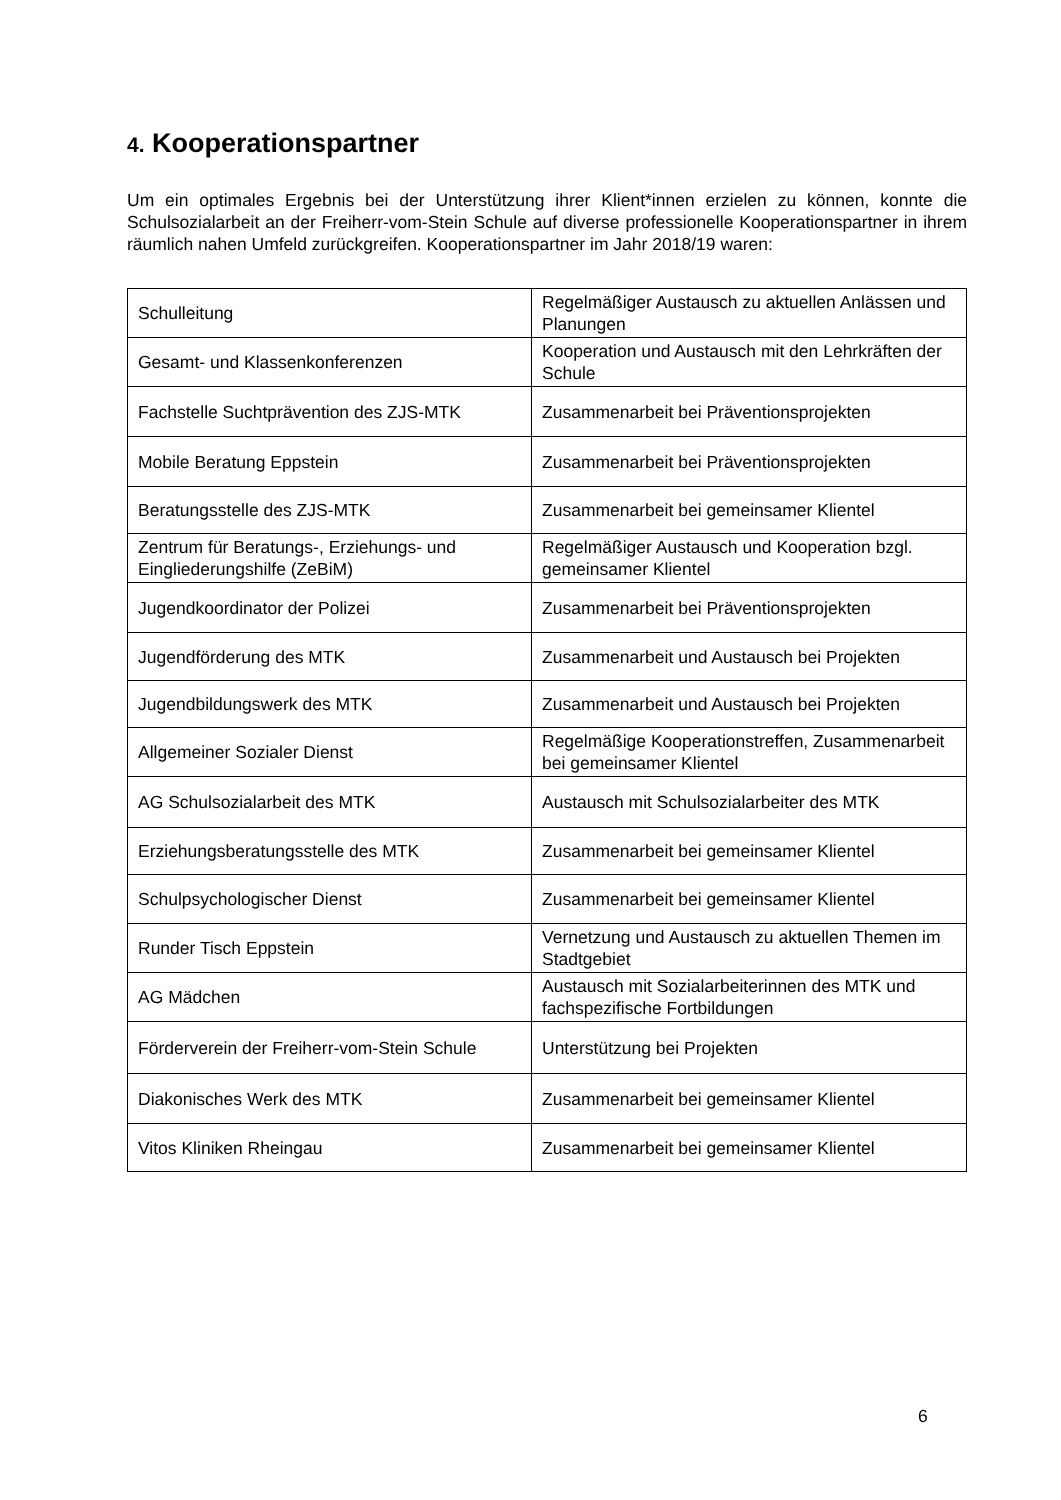4. Kooperationspartner
Um ein optimales Ergebnis bei der Unterstützung ihrer Klient*innen erzielen zu können, konnte die Schulsozialarbeit an der Freiherr-vom-Stein Schule auf diverse professionelle Kooperationspartner in ihrem räumlich nahen Umfeld zurückgreifen. Kooperationspartner im Jahr 2018/19 waren:
| Schulleitung | Regelmäßiger Austausch zu aktuellen Anlässen und Planungen |
| Gesamt- und Klassenkonferenzen | Kooperation und Austausch mit den Lehrkräften der Schule |
| Fachstelle Suchtprävention des ZJS-MTK | Zusammenarbeit bei Präventionsprojekten |
| Mobile Beratung Eppstein | Zusammenarbeit bei Präventionsprojekten |
| Beratungsstelle des ZJS-MTK | Zusammenarbeit bei gemeinsamer Klientel |
| Zentrum für Beratungs-, Erziehungs- und Eingliederungshilfe (ZeBiM) | Regelmäßiger Austausch und Kooperation bzgl. gemeinsamer Klientel |
| Jugendkoordinator der Polizei | Zusammenarbeit bei Präventionsprojekten |
| Jugendförderung des MTK | Zusammenarbeit und Austausch bei Projekten |
| Jugendbildungswerk des MTK | Zusammenarbeit und Austausch bei Projekten |
| Allgemeiner Sozialer Dienst | Regelmäßige Kooperationstreffen, Zusammenarbeit bei gemeinsamer Klientel |
| AG Schulsozialarbeit des MTK | Austausch mit Schulsozialarbeiter des MTK |
| Erziehungsberatungsstelle des MTK | Zusammenarbeit bei gemeinsamer Klientel |
| Schulpsychologischer Dienst | Zusammenarbeit bei gemeinsamer Klientel |
| Runder Tisch Eppstein | Vernetzung und Austausch zu aktuellen Themen im Stadtgebiet |
| AG Mädchen | Austausch mit Sozialarbeiterinnen des MTK und fachspezifische Fortbildungen |
| Förderverein der Freiherr-vom-Stein Schule | Unterstützung bei Projekten |
| Diakonisches Werk des MTK | Zusammenarbeit bei gemeinsamer Klientel |
| Vitos Kliniken Rheingau | Zusammenarbeit bei gemeinsamer Klientel |
6